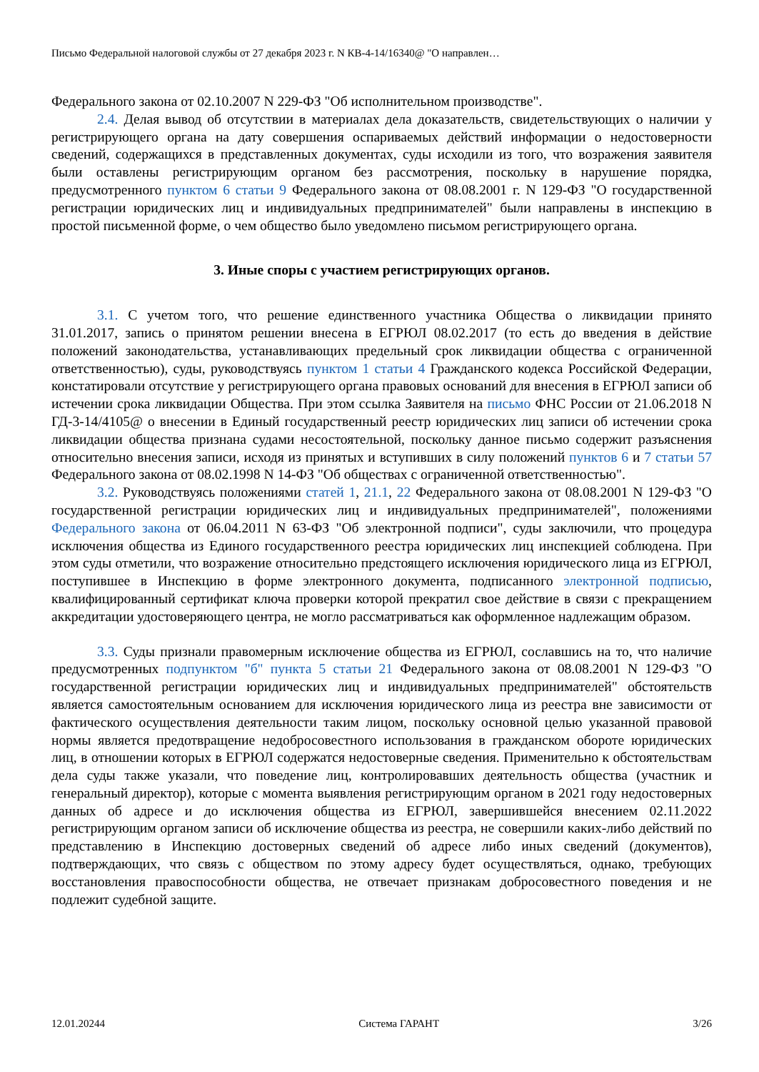Письмо Федеральной налоговой службы от 27 декабря 2023 г. N КВ-4-14/16340@ "О направлен…
Федерального закона от 02.10.2007 N 229-ФЗ "Об исполнительном производстве".
2.4. Делая вывод об отсутствии в материалах дела доказательств, свидетельствующих о наличии у регистрирующего органа на дату совершения оспариваемых действий информации о недостоверности сведений, содержащихся в представленных документах, суды исходили из того, что возражения заявителя были оставлены регистрирующим органом без рассмотрения, поскольку в нарушение порядка, предусмотренного пунктом 6 статьи 9 Федерального закона от 08.08.2001 г. N 129-ФЗ "О государственной регистрации юридических лиц и индивидуальных предпринимателей" были направлены в инспекцию в простой письменной форме, о чем общество было уведомлено письмом регистрирующего органа.
3. Иные споры с участием регистрирующих органов.
3.1. С учетом того, что решение единственного участника Общества о ликвидации принято 31.01.2017, запись о принятом решении внесена в ЕГРЮЛ 08.02.2017 (то есть до введения в действие положений законодательства, устанавливающих предельный срок ликвидации общества с ограниченной ответственностью), суды, руководствуясь пунктом 1 статьи 4 Гражданского кодекса Российской Федерации, констатировали отсутствие у регистрирующего органа правовых оснований для внесения в ЕГРЮЛ записи об истечении срока ликвидации Общества. При этом ссылка Заявителя на письмо ФНС России от 21.06.2018 N ГД-3-14/4105@ о внесении в Единый государственный реестр юридических лиц записи об истечении срока ликвидации общества признана судами несостоятельной, поскольку данное письмо содержит разъяснения относительно внесения записи, исходя из принятых и вступивших в силу положений пунктов 6 и 7 статьи 57 Федерального закона от 08.02.1998 N 14-ФЗ "Об обществах с ограниченной ответственностью".
3.2. Руководствуясь положениями статей 1, 21.1, 22 Федерального закона от 08.08.2001 N 129-ФЗ "О государственной регистрации юридических лиц и индивидуальных предпринимателей", положениями Федерального закона от 06.04.2011 N 63-ФЗ "Об электронной подписи", суды заключили, что процедура исключения общества из Единого государственного реестра юридических лиц инспекцией соблюдена. При этом суды отметили, что возражение относительно предстоящего исключения юридического лица из ЕГРЮЛ, поступившее в Инспекцию в форме электронного документа, подписанного электронной подписью, квалифицированный сертификат ключа проверки которой прекратил свое действие в связи с прекращением аккредитации удостоверяющего центра, не могло рассматриваться как оформленное надлежащим образом.
3.3. Суды признали правомерным исключение общества из ЕГРЮЛ, сославшись на то, что наличие предусмотренных подпунктом "б" пункта 5 статьи 21 Федерального закона от 08.08.2001 N 129-ФЗ "О государственной регистрации юридических лиц и индивидуальных предпринимателей" обстоятельств является самостоятельным основанием для исключения юридического лица из реестра вне зависимости от фактического осуществления деятельности таким лицом, поскольку основной целью указанной правовой нормы является предотвращение недобросовестного использования в гражданском обороте юридических лиц, в отношении которых в ЕГРЮЛ содержатся недостоверные сведения. Применительно к обстоятельствам дела суды также указали, что поведение лиц, контролировавших деятельность общества (участник и генеральный директор), которые с момента выявления регистрирующим органом в 2021 году недостоверных данных об адресе и до исключения общества из ЕГРЮЛ, завершившейся внесением 02.11.2022 регистрирующим органом записи об исключение общества из реестра, не совершили каких-либо действий по представлению в Инспекцию достоверных сведений об адресе либо иных сведений (документов), подтверждающих, что связь с обществом по этому адресу будет осуществляться, однако, требующих восстановления правоспособности общества, не отвечает признакам добросовестного поведения и не подлежит судебной защите.
12.01.20244 Система ГАРАНТ 3/26